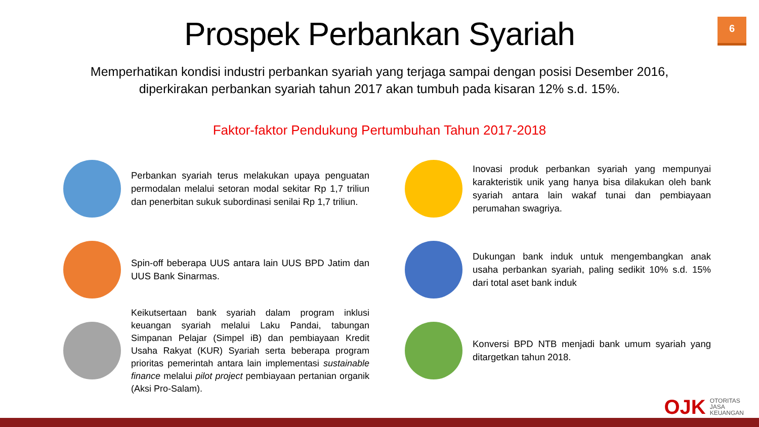6
Prospek Perbankan Syariah
Memperhatikan kondisi industri perbankan syariah yang terjaga sampai dengan posisi Desember 2016, diperkirakan perbankan syariah tahun 2017 akan tumbuh pada kisaran 12% s.d. 15%.
Faktor-faktor Pendukung Pertumbuhan Tahun 2017-2018
Perbankan syariah terus melakukan upaya penguatan permodalan melalui setoran modal sekitar Rp 1,7 triliun dan penerbitan sukuk subordinasi senilai Rp 1,7 triliun.
Inovasi produk perbankan syariah yang mempunyai karakteristik unik yang hanya bisa dilakukan oleh bank syariah antara lain wakaf tunai dan pembiayaan perumahan swagriya.
Spin-off beberapa UUS antara lain UUS BPD Jatim dan UUS Bank Sinarmas.
Dukungan bank induk untuk mengembangkan anak usaha perbankan syariah, paling sedikit 10% s.d. 15% dari total aset bank induk
Keikutsertaan bank syariah dalam program inklusi keuangan syariah melalui Laku Pandai, tabungan Simpanan Pelajar (Simpel iB) dan pembiayaan Kredit Usaha Rakyat (KUR) Syariah serta beberapa program prioritas pemerintah antara lain implementasi sustainable finance melalui pilot project pembiayaan pertanian organik (Aksi Pro-Salam).
Konversi BPD NTB menjadi bank umum syariah yang ditargetkan tahun 2018.
OJK OTORITAS
JASA
KEUANGAN